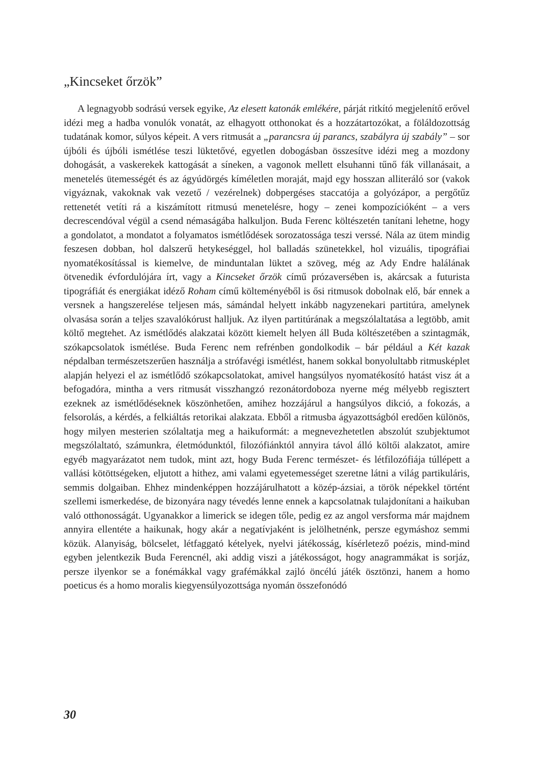„Kincseket őrzök”
A legnagyobb sodrású versek egyike, Az elesett katonák emlékére, párját ritkító megjelenítő erővel idézi meg a hadba vonulók vonatát, az elhagyott otthonokat és a hozzátartozókat, a föláldozottság tudatának komor, súlyos képeit. A vers ritmusát a „parancsra új parancs, szabályra új szabály” – sor újbóli és újbóli ismétlése teszi lüktetővé, egyetlen dobogásban összesítve idézi meg a mozdony dohogását, a vaskerekek kattogását a síneken, a vagonok mellett elsuhanni tűnő fák villanásait, a menetelés ütemességét és az ágyúdörgés kíméletlen moraját, majd egy hosszan alliteráló sor (vakok vigyáznak, vakoknak vak vezető / vezérelnek) dobpergéses staccatója a golyózápor, a pergőtűz rettenetét vetíti rá a kiszámított ritmusú menetelésre, hogy – zenei kompozícióként – a vers decrescendóval végül a csend némaságába halkuljon. Buda Ferenc költészetén tanítani lehetne, hogy a gondolatot, a mondatot a folyamatos ismétlődések sorozatossága teszi verssé. Nála az ütem mindig feszesen dobban, hol dalszerű hetykeséggel, hol balladás szünetekkel, hol vizuális, tipográfiai nyomatékosítással is kiemelve, de minduntalan lüktet a szöveg, még az Ady Endre halálának ötvenedik évfordulójára írt, vagy a Kincseket őrzök című prózaversében is, akárcsak a futurista tipográfiát és energiákat idéző Roham című költeményéből is ősi ritmusok dobolnak elő, bár ennek a versnek a hangszerelése teljesen más, sámándal helyett inkább nagyzenekari partitúra, amelynek olvasása során a teljes szavalókórust halljuk. Az ilyen partitúrának a megszólaltatása a legtöbb, amit költő megtehet. Az ismétlődés alakzatai között kiemelt helyen áll Buda költészetében a szintagmák, szókapcsolatok ismétlése. Buda Ferenc nem refrénben gondolkodik – bár például a Két kazak népdalban természetszerűen használja a strófavégi ismétlést, hanem sokkal bonyolultabb ritmusképlet alapján helyezi el az ismétlődő szókapcsolatokat, amivel hangsúlyos nyomatékosító hatást visz át a befogadóra, mintha a vers ritmusát visszhangzó rezonátordoboza nyerne még mélyebb regisztert ezeknek az ismétlődéseknek köszönhetően, amihez hozzájárul a hangsúlyos dikció, a fokozás, a felsorolás, a kérdés, a felkiáltás retorikai alakzata. Ebből a ritmusba ágyazottságból eredően különös, hogy milyen mesterien szólaltatja meg a haikuformát: a megnevezhetetlen abszolút szubjektumot megszólaltató, számunkra, életmódunktól, filozófiánktól annyira távol álló költői alakzatot, amire egyéb magyarázatot nem tudok, mint azt, hogy Buda Ferenc természet- és létfilozófiája túllépett a vallási kötöttségeken, eljutott a hithez, ami valami egyetemességet szeretne látni a világ partikuláris, semmis dolgaiban. Ehhez mindenképpen hozzájárulhatott a közép-ázsiai, a török népekkel történt szellemi ismerkedése, de bizonyára nagy tévedés lenne ennek a kapcsolatnak tulajdonítani a haikuban való otthonosságát. Ugyanakkor a limerick se idegen tőle, pedig ez az angol versforma már majdnem annyira ellentéte a haikunak, hogy akár a negatívjaként is jelölhetnénk, persze egymáshoz semmi közük. Alanyiság, bölcselet, létfaggató kételyek, nyelvi játékosság, kísérletező poézis, mind-mind egyben jelentkezik Buda Ferencnél, aki addig viszi a játékosságot, hogy anagrammákat is sorjáz, persze ilyenkor se a fonémákkal vagy grafémákkal zajló öncélú játék ösztönzi, hanem a homo poeticus és a homo moralis kiegyensúlyozottsága nyomán összefonódó
30